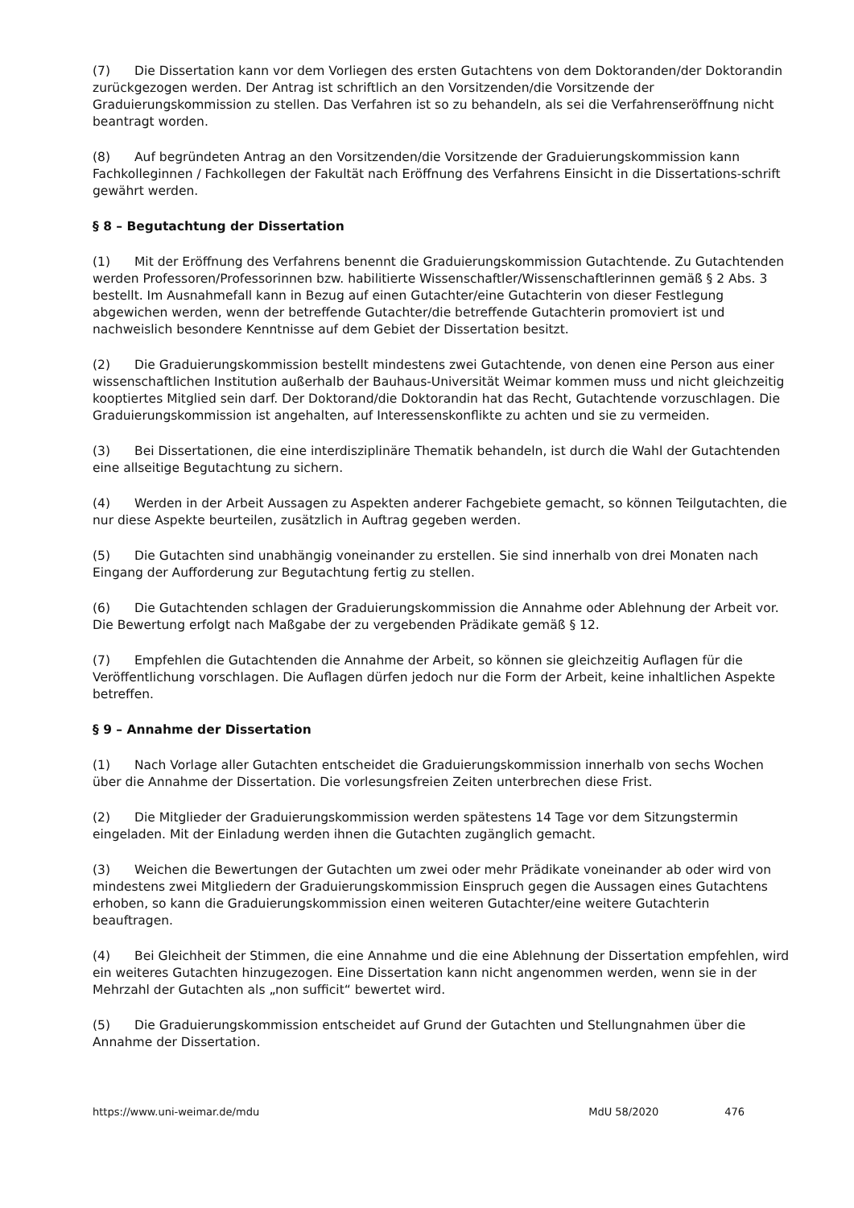(7) Die Dissertation kann vor dem Vorliegen des ersten Gutachtens von dem Doktoranden/der Doktorandin zurückgezogen werden. Der Antrag ist schriftlich an den Vorsitzenden/die Vorsitzende der Graduierungskommission zu stellen. Das Verfahren ist so zu behandeln, als sei die Verfahrenseröffnung nicht beantragt worden.
(8) Auf begründeten Antrag an den Vorsitzenden/die Vorsitzende der Graduierungskommission kann Fachkolleginnen / Fachkollegen der Fakultät nach Eröffnung des Verfahrens Einsicht in die Dissertations-schrift gewährt werden.
§ 8 – Begutachtung der Dissertation
(1) Mit der Eröffnung des Verfahrens benennt die Graduierungskommission Gutachtende. Zu Gutachtenden werden Professoren/Professorinnen bzw. habilitierte Wissenschaftler/Wissenschaftlerinnen gemäß § 2 Abs. 3 bestellt. Im Ausnahmefall kann in Bezug auf einen Gutachter/eine Gutachterin von dieser Festlegung abgewichen werden, wenn der betreffende Gutachter/die betreffende Gutachterin promoviert ist und nachweislich besondere Kenntnisse auf dem Gebiet der Dissertation besitzt.
(2) Die Graduierungskommission bestellt mindestens zwei Gutachtende, von denen eine Person aus einer wissenschaftlichen Institution außerhalb der Bauhaus-Universität Weimar kommen muss und nicht gleichzeitig kooptiertes Mitglied sein darf. Der Doktorand/die Doktorandin hat das Recht, Gutachtende vorzuschlagen. Die Graduierungskommission ist angehalten, auf Interessenskonflikte zu achten und sie zu vermeiden.
(3) Bei Dissertationen, die eine interdisziplinäre Thematik behandeln, ist durch die Wahl der Gutachtenden eine allseitige Begutachtung zu sichern.
(4) Werden in der Arbeit Aussagen zu Aspekten anderer Fachgebiete gemacht, so können Teilgutachten, die nur diese Aspekte beurteilen, zusätzlich in Auftrag gegeben werden.
(5) Die Gutachten sind unabhängig voneinander zu erstellen. Sie sind innerhalb von drei Monaten nach Eingang der Aufforderung zur Begutachtung fertig zu stellen.
(6) Die Gutachtenden schlagen der Graduierungskommission die Annahme oder Ablehnung der Arbeit vor. Die Bewertung erfolgt nach Maßgabe der zu vergebenden Prädikate gemäß § 12.
(7) Empfehlen die Gutachtenden die Annahme der Arbeit, so können sie gleichzeitig Auflagen für die Veröffentlichung vorschlagen. Die Auflagen dürfen jedoch nur die Form der Arbeit, keine inhaltlichen Aspekte betreffen.
§ 9 – Annahme der Dissertation
(1) Nach Vorlage aller Gutachten entscheidet die Graduierungskommission innerhalb von sechs Wochen über die Annahme der Dissertation. Die vorlesungsfreien Zeiten unterbrechen diese Frist.
(2) Die Mitglieder der Graduierungskommission werden spätestens 14 Tage vor dem Sitzungstermin eingeladen. Mit der Einladung werden ihnen die Gutachten zugänglich gemacht.
(3) Weichen die Bewertungen der Gutachten um zwei oder mehr Prädikate voneinander ab oder wird von mindestens zwei Mitgliedern der Graduierungskommission Einspruch gegen die Aussagen eines Gutachtens erhoben, so kann die Graduierungskommission einen weiteren Gutachter/eine weitere Gutachterin beauftragen.
(4) Bei Gleichheit der Stimmen, die eine Annahme und die eine Ablehnung der Dissertation empfehlen, wird ein weiteres Gutachten hinzugezogen. Eine Dissertation kann nicht angenommen werden, wenn sie in der Mehrzahl der Gutachten als „non sufficit“ bewertet wird.
(5) Die Graduierungskommission entscheidet auf Grund der Gutachten und Stellungnahmen über die Annahme der Dissertation.
https://www.uni-weimar.de/mdu MdU 58/2020 476